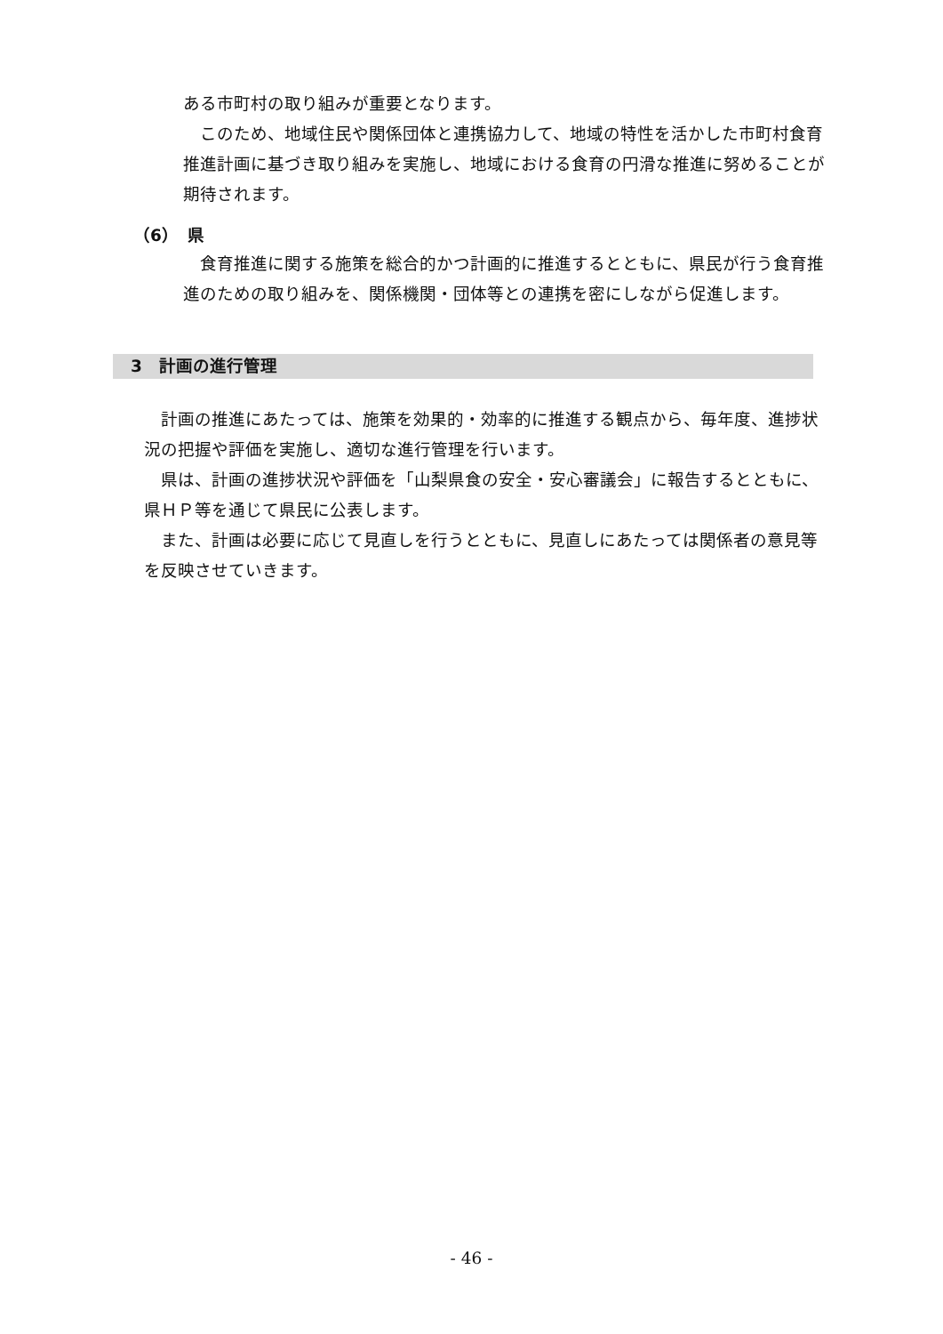ある市町村の取り組みが重要となります。
　このため、地域住民や関係団体と連携協力して、地域の特性を活かした市町村食育推進計画に基づき取り組みを実施し、地域における食育の円滑な推進に努めることが期待されます。
（6）　県
　食育推進に関する施策を総合的かつ計画的に推進するとともに、県民が行う食育推進のための取り組みを、関係機関・団体等との連携を密にしながら促進します。
3　計画の進行管理
　計画の推進にあたっては、施策を効果的・効率的に推進する観点から、毎年度、進捗状況の把握や評価を実施し、適切な進行管理を行います。
　県は、計画の進捗状況や評価を「山梨県食の安全・安心審議会」に報告するとともに、県ＨＰ等を通じて県民に公表します。
　また、計画は必要に応じて見直しを行うとともに、見直しにあたっては関係者の意見等を反映させていきます。
- 46 -